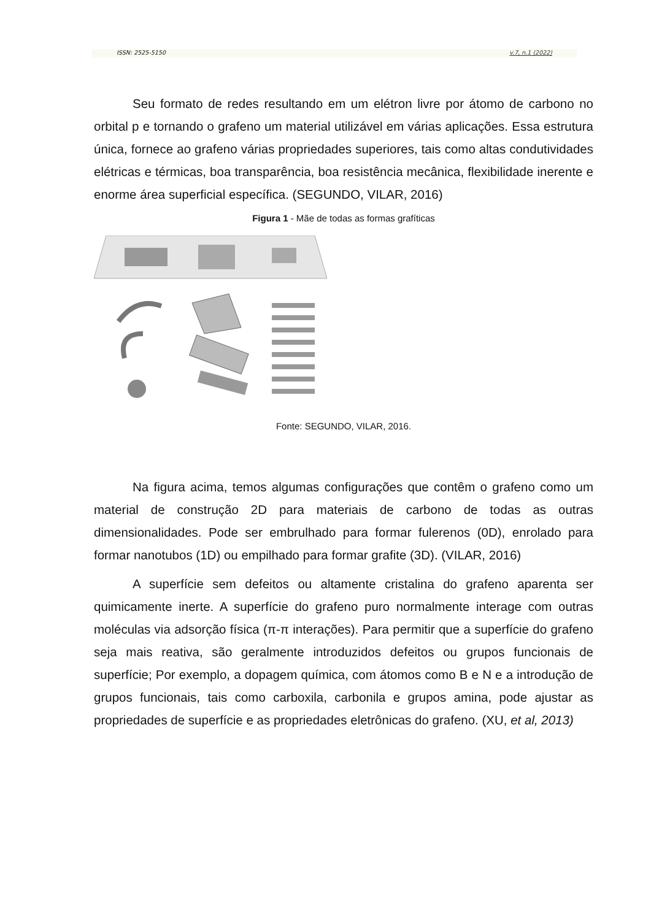ISSN: 2525-5150 v.7, n.1 (2022)
Seu formato de redes resultando em um elétron livre por átomo de carbono no orbital p e tornando o grafeno um material utilizável em várias aplicações. Essa estrutura única, fornece ao grafeno várias propriedades superiores, tais como altas condutividades elétricas e térmicas, boa transparência, boa resistência mecânica, flexibilidade inerente e enorme área superficial específica. (SEGUNDO, VILAR, 2016)
Figura 1 - Mãe de todas as formas grafíticas
Fonte: SEGUNDO, VILAR, 2016.
Na figura acima, temos algumas configurações que contêm o grafeno como um material de construção 2D para materiais de carbono de todas as outras dimensionalidades. Pode ser embrulhado para formar fulerenos (0D), enrolado para formar nanotubos (1D) ou empilhado para formar grafite (3D). (VILAR, 2016)
A superfície sem defeitos ou altamente cristalina do grafeno aparenta ser quimicamente inerte. A superfície do grafeno puro normalmente interage com outras moléculas via adsorção física (π-π interações). Para permitir que a superfície do grafeno seja mais reativa, são geralmente introduzidos defeitos ou grupos funcionais de superfície; Por exemplo, a dopagem química, com átomos como B e N e a introdução de grupos funcionais, tais como carboxila, carbonila e grupos amina, pode ajustar as propriedades de superfície e as propriedades eletrônicas do grafeno. (XU, et al, 2013)